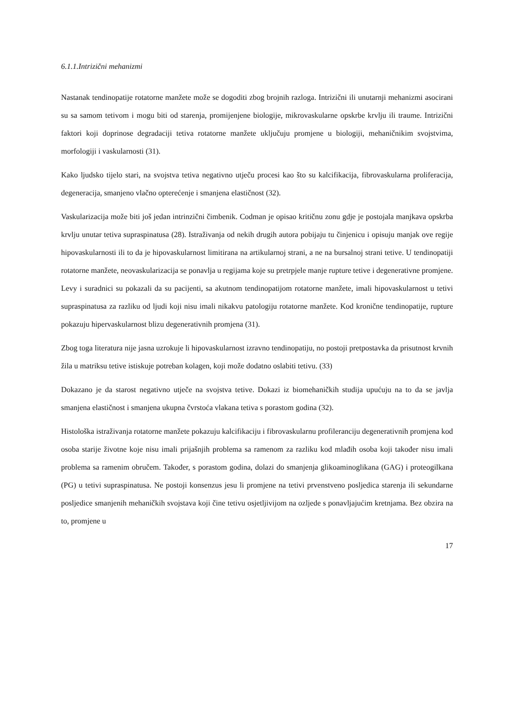6.1.1.Intrizični mehanizmi
Nastanak tendinopatije rotatorne manžete može se dogoditi zbog brojnih razloga. Intrizični ili unutarnji mehanizmi asocirani su sa samom tetivom i mogu biti od starenja, promijenjene biologije, mikrovaskularne opskrbe krvlju ili traume. Intrizični faktori koji doprinose degradaciji tetiva rotatorne manžete uključuju promjene u biologiji, mehaničnikim svojstvima, morfologiji i vaskularnosti (31).
Kako ljudsko tijelo stari, na svojstva tetiva negativno utječu procesi kao što su kalcifikacija, fibrovaskularna proliferacija, degeneracija, smanjeno vlačno opterećenje i smanjena elastičnost (32).
Vaskularizacija može biti još jedan intrinzični čimbenik. Codman je opisao kritičnu zonu gdje je postojala manjkava opskrba krvlju unutar tetiva supraspinatusa (28). Istraživanja od nekih drugih autora pobijaju tu činjenicu i opisuju manjak ove regije hipovaskularnosti ili to da je hipovaskularnost limitirana na artikularnoj strani, a ne na bursalnoj strani tetive. U tendinopatiji rotatorne manžete, neovaskularizacija se ponavlja u regijama koje su pretrpjele manje rupture tetive i degenerativne promjene. Levy i suradnici su pokazali da su pacijenti, sa akutnom tendinopatijom rotatorne manžete, imali hipovaskularnost u tetivi supraspinatusa za razliku od ljudi koji nisu imali nikakvu patologiju rotatorne manžete. Kod kronične tendinopatije, rupture pokazuju hipervaskularnost blizu degenerativnih promjena (31).
Zbog toga literatura nije jasna uzrokuje li hipovaskularnost izravno tendinopatiju, no postoji pretpostavka da prisutnost krvnih žila u matriksu tetive istiskuje potreban kolagen, koji može dodatno oslabiti tetivu. (33)
Dokazano je da starost negativno utječe na svojstva tetive. Dokazi iz biomehaničkih studija upućuju na to da se javlja smanjena elastičnost i smanjena ukupna čvrstoća vlakana tetiva s porastom godina (32).
Histološka istraživanja rotatorne manžete pokazuju kalcifikaciju i fibrovaskularnu profileranciju degenerativnih promjena kod osoba starije životne koje nisu imali prijašnjih problema sa ramenom za razliku kod mlađih osoba koji također nisu imali problema sa ramenim obručem. Također, s porastom godina, dolazi do smanjenja glikoaminoglikana (GAG) i proteogilkana (PG) u tetivi supraspinatusa. Ne postoji konsenzus jesu li promjene na tetivi prvenstveno posljedica starenja ili sekundarne posljedice smanjenih mehaničkih svojstava koji čine tetivu osjetljivijom na ozljede s ponavljajućim kretnjama. Bez obzira na to, promjene u
17